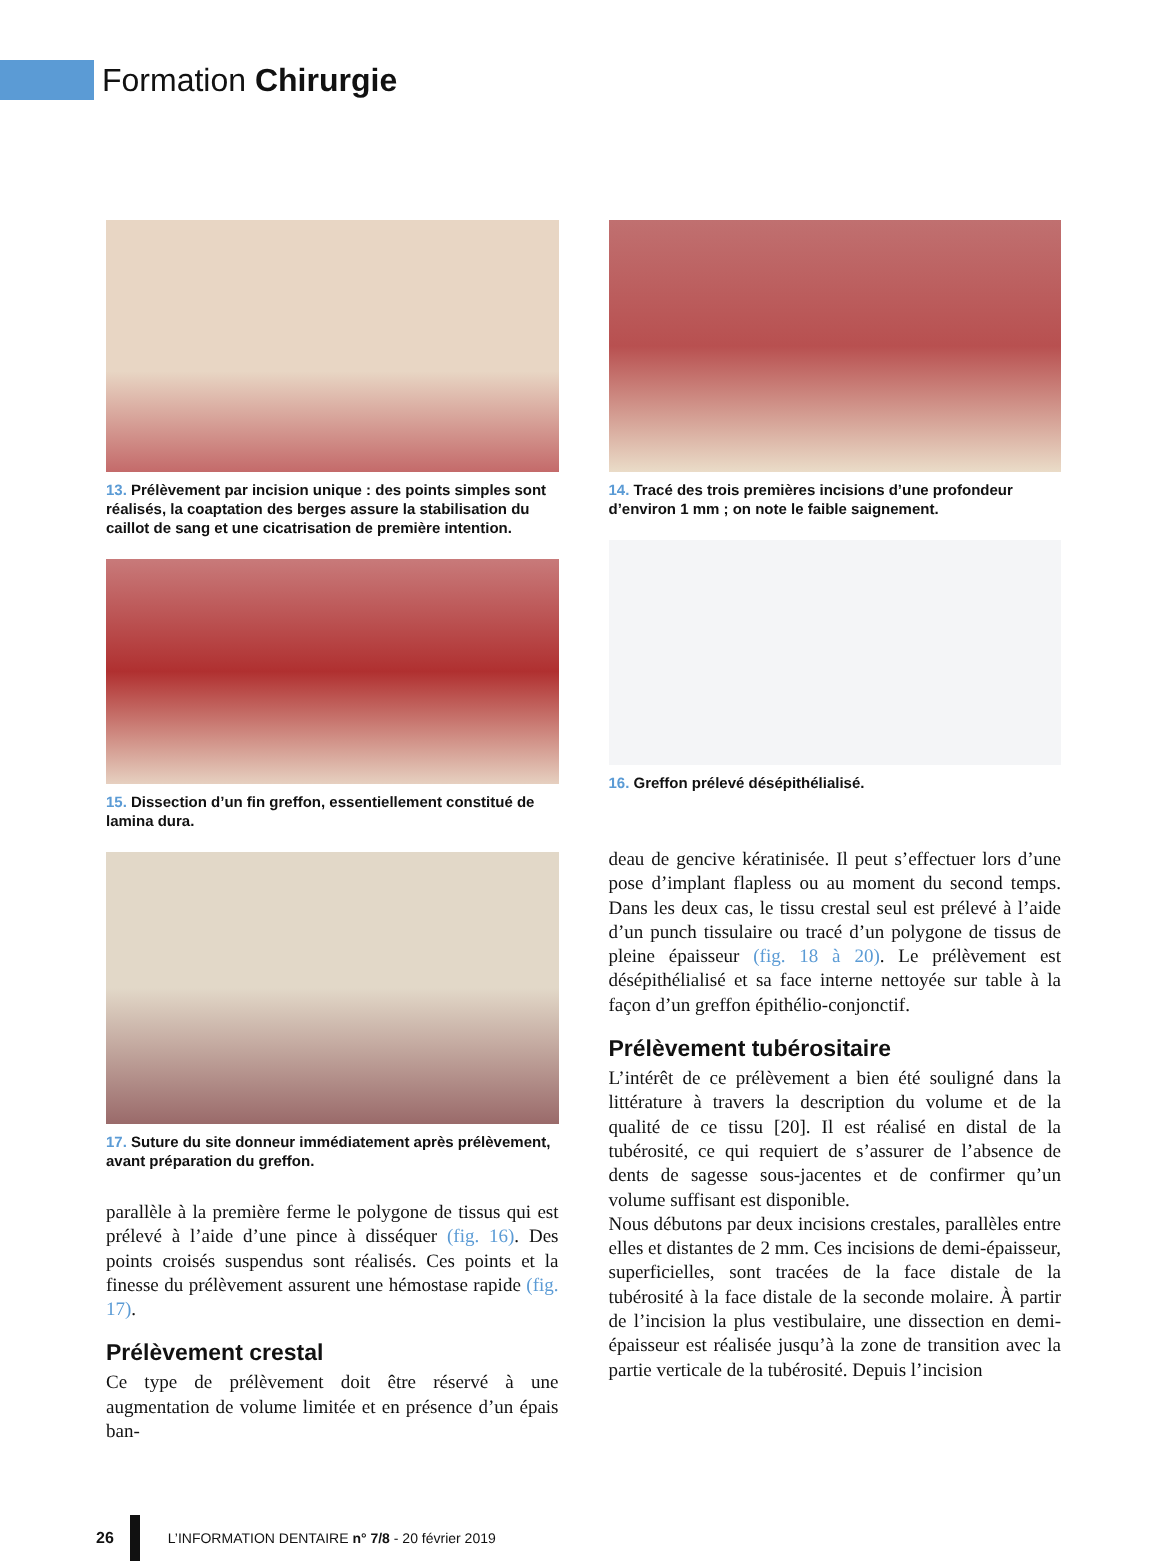Formation Chirurgie
13. Prélèvement par incision unique : des points simples sont réalisés, la coaptation des berges assure la stabilisation du caillot de sang et une cicatrisation de première intention.
15. Dissection d’un fin greffon, essentiellement constitué de lamina dura.
17. Suture du site donneur immédiatement après prélèvement, avant préparation du greffon.
parallèle à la première ferme le polygone de tissus qui est prélevé à l’aide d’une pince à disséquer (fig. 16). Des points croisés suspendus sont réalisés. Ces points et la finesse du prélèvement assurent une hémostase rapide (fig. 17).
Prélèvement crestal
Ce type de prélèvement doit être réservé à une augmentation de volume limitée et en présence d’un épais ban-
14. Tracé des trois premières incisions d’une profondeur d’environ 1 mm ; on note le faible saignement.
16. Greffon prélevé désépithélialisé.
deau de gencive kératinisée. Il peut s’effectuer lors d’une pose d’implant flapless ou au moment du second temps. Dans les deux cas, le tissu crestal seul est prélevé à l’aide d’un punch tissulaire ou tracé d’un polygone de tissus de pleine épaisseur (fig. 18 à 20). Le prélèvement est désépithélialisé et sa face interne nettoyée sur table à la façon d’un greffon épithélio-conjonctif.
Prélèvement tubérositaire
L’intérêt de ce prélèvement a bien été souligné dans la littérature à travers la description du volume et de la qualité de ce tissu [20]. Il est réalisé en distal de la tubérosité, ce qui requiert de s’assurer de l’absence de dents de sagesse sous-jacentes et de confirmer qu’un volume suffisant est disponible.
Nous débutons par deux incisions crestales, parallèles entre elles et distantes de 2 mm. Ces incisions de demi-épaisseur, superficielles, sont tracées de la face distale de la tubérosité à la face distale de la seconde molaire. À partir de l’incision la plus vestibulaire, une dissection en demi-épaisseur est réalisée jusqu’à la zone de transition avec la partie verticale de la tubérosité. Depuis l’incision
26
L’INFORMATION DENTAIRE n° 7/8 - 20 février 2019